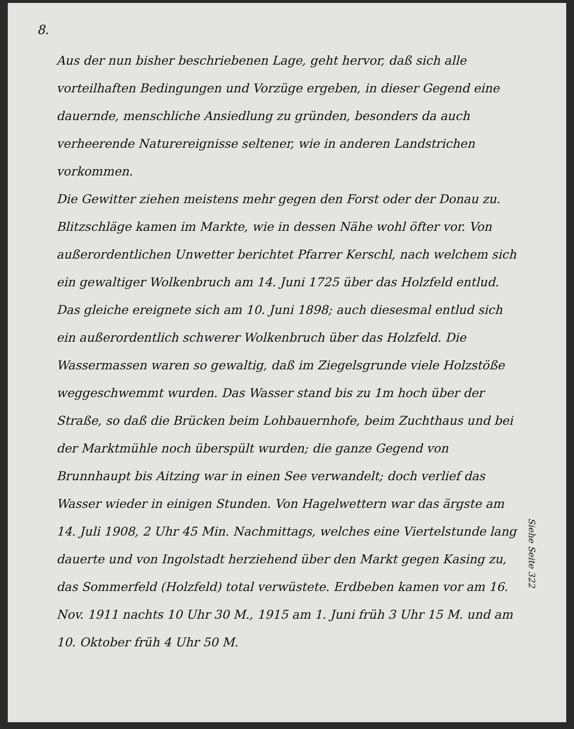8.
Aus der nun bisher beschriebenen Lage, geht hervor, daß sich alle vorteilhaften Bedingungen und Vorzüge ergeben, in dieser Gegend eine dauernde, menschliche Ansiedlung zu gründen, besonders da auch verheerende Naturereignisse seltener, wie in anderen Landstrichen vorkommen.
Die Gewitter ziehen meistens mehr gegen den Forst oder der Donau zu. Blitzschläge kamen im Markte, wie in dessen Nähe wohl öfter vor. Von außerordentlichen Unwetter berichtet Pfarrer Kerschl, nach welchem sich ein gewaltiger Wolkenbruch am 14. Juni 1725 über das Holzfeld entlud. Das gleiche ereignete sich am 10. Juni 1898; auch diesesmal entlud sich ein außerordentlich schwerer Wolkenbruch über das Holzfeld. Die Wassermassen waren so gewaltig, daß im Ziegelsgrunde viele Holzstöße weggeschwemmt wurden. Das Wasser stand bis zu 1m hoch über der Straße, so daß die Brücken beim Lohbauernhofe, beim Zuchthaus und bei der Marktmühle noch überspült wurden; die ganze Gegend von Brunnhaupt bis Aitzing war in einen See verwandelt; doch verlief das Wasser wieder in einigen Stunden. Von Hagelwettern war das ärgste am 14. Juli 1908, 2 Uhr 45 Min. Nachmittags, welches eine Viertelstunde lang dauerte und von Ingolstadt herziehend über den Markt gegen Kasing zu, das Sommerfeld (Holzfeld) total verwüstete. Erdbeben kamen vor am 16. Nov. 1911 nachts 10 Uhr 30 M., 1915 am 1. Juni früh 3 Uhr 15 M. und am 10. Oktober früh 4 Uhr 50 M.
Siehe Seite 322